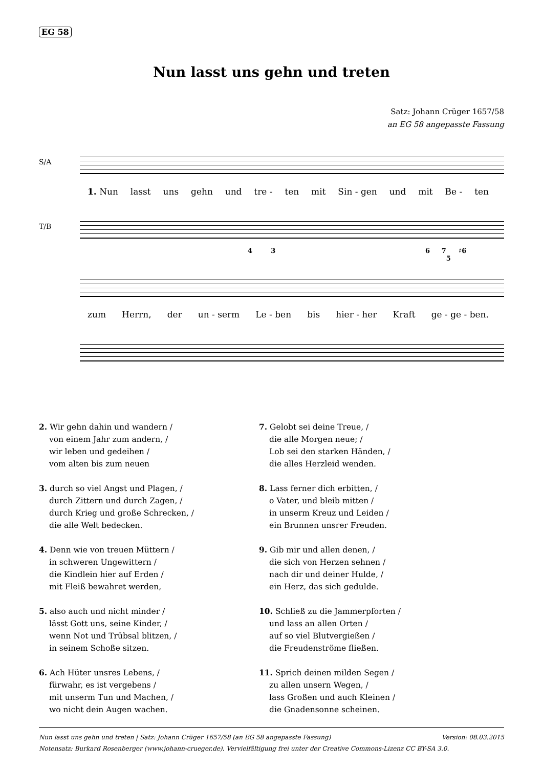EG 58
Nun lasst uns gehn und treten
Satz: Johann Crüger 1657/58
an EG 58 angepasste Fassung
S/A
1. Nun lasst uns gehn und tre - ten mit Sin - gen und mit Be - ten
T/B
4 3
6 7
5
♯6
zum Herrn, der un - serm Le - ben bis hier - her Kraft ge - ge - ben.
2. Wir gehn dahin und wandern /
von einem Jahr zum andern, /
wir leben und gedeihen /
vom alten bis zum neuen
3. durch so viel Angst und Plagen, /
durch Zittern und durch Zagen, /
durch Krieg und große Schrecken, /
die alle Welt bedecken.
4. Denn wie von treuen Müttern /
in schweren Ungewittern /
die Kindlein hier auf Erden /
mit Fleiß bewahret werden,
5. also auch und nicht minder /
lässt Gott uns, seine Kinder, /
wenn Not und Trübsal blitzen, /
in seinem Schoße sitzen.
6. Ach Hüter unsres Lebens, /
fürwahr, es ist vergebens /
mit unserm Tun und Machen, /
wo nicht dein Augen wachen.
7. Gelobt sei deine Treue, /
die alle Morgen neue; /
Lob sei den starken Händen, /
die alles Herzleid wenden.
8. Lass ferner dich erbitten, /
o Vater, und bleib mitten /
in unserm Kreuz und Leiden /
ein Brunnen unsrer Freuden.
9. Gib mir und allen denen, /
die sich von Herzen sehnen /
nach dir und deiner Hulde, /
ein Herz, das sich gedulde.
10. Schließ zu die Jammerpforten /
und lass an allen Orten /
auf so viel Blutvergießen /
die Freudenströme fließen.
11. Sprich deinen milden Segen /
zu allen unsern Wegen, /
lass Großen und auch Kleinen /
die Gnadensonne scheinen.
Nun lasst uns gehn und treten | Satz: Johann Crüger 1657/58 (an EG 58 angepasste Fassung) Version: 08.03.2015
Notensatz: Burkard Rosenberger (www.johann-crueger.de). Vervielfältigung frei unter der Creative Commons-Lizenz CC BY-SA 3.0.